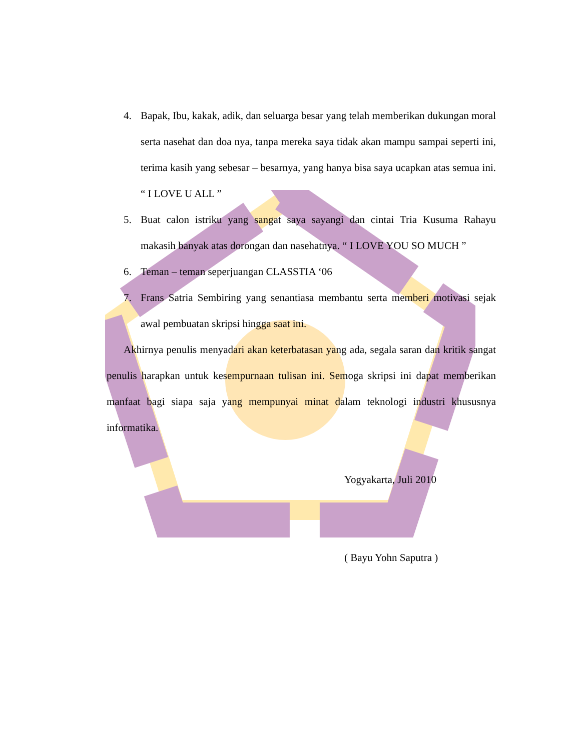4. Bapak, Ibu, kakak, adik, dan seluarga besar yang telah memberikan dukungan moral serta nasehat dan doa nya, tanpa mereka saya tidak akan mampu sampai seperti ini, terima kasih yang sebesar – besarnya, yang hanya bisa saya ucapkan atas semua ini. “ I LOVE U ALL ”
5. Buat calon istriku yang sangat saya sayangi dan cintai Tria Kusuma Rahayu makasih banyak atas dorongan dan nasehatnya. “ I LOVE YOU SO MUCH ”
6. Teman – teman seperjuangan CLASSTIA ‘06
7. Frans Satria Sembiring yang senantiasa membantu serta memberi motivasi sejak awal pembuatan skripsi hingga saat ini.
Akhirnya penulis menyadari akan keterbatasan yang ada, segala saran dan kritik sangat penulis harapkan untuk kesempurnaan tulisan ini. Semoga skripsi ini dapat memberikan manfaat bagi siapa saja yang mempunyai minat dalam teknologi industri khususnya informatika.
Yogyakarta, Juli 2010
( Bayu Yohn Saputra )